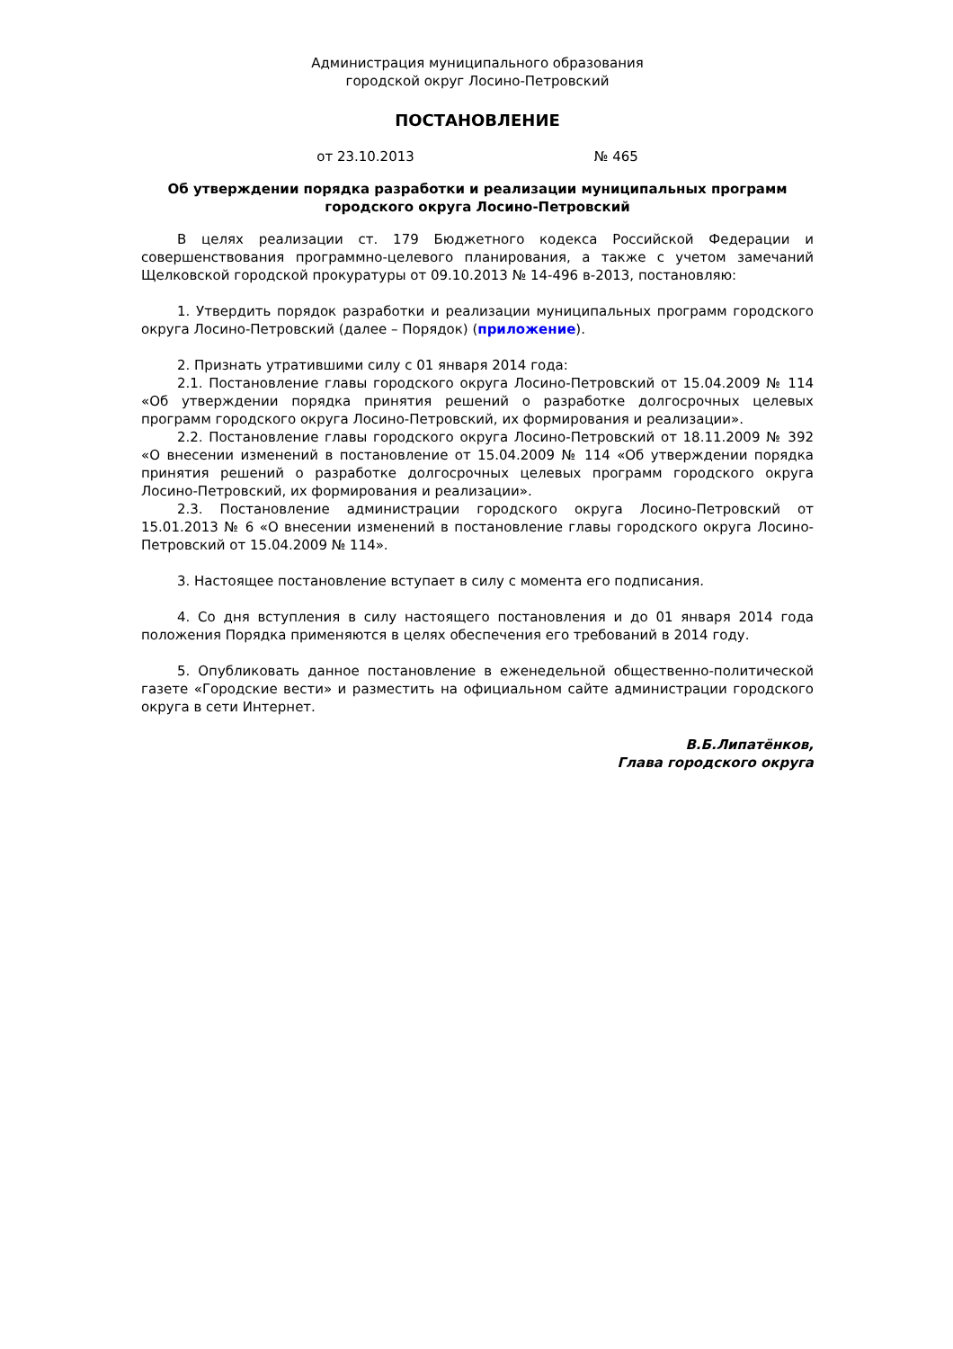Администрация муниципального образования
городской округ Лосино-Петровский
ПОСТАНОВЛЕНИЕ
от 23.10.2013 № 465
Об утверждении порядка разработки и реализации муниципальных программ городского округа Лосино-Петровский
В целях реализации ст. 179 Бюджетного кодекса Российской Федерации и совершенствования программно-целевого планирования, а также с учетом замечаний Щелковской городской прокуратуры от 09.10.2013 № 14-496 в-2013, постановляю:
1. Утвердить порядок разработки и реализации муниципальных программ городского округа Лосино-Петровский (далее – Порядок) (приложение).
2. Признать утратившими силу с 01 января 2014 года:
2.1. Постановление главы городского округа Лосино-Петровский от 15.04.2009 № 114 «Об утверждении порядка принятия решений о разработке долгосрочных целевых программ городского округа Лосино-Петровский, их формирования и реализации».
2.2. Постановление главы городского округа Лосино-Петровский от 18.11.2009 № 392 «О внесении изменений в постановление от 15.04.2009 № 114 «Об утверждении порядка принятия решений о разработке долгосрочных целевых программ городского округа Лосино-Петровский, их формирования и реализации».
2.3. Постановление администрации городского округа Лосино-Петровский от 15.01.2013 № 6 «О внесении изменений в постановление главы городского округа Лосино-Петровский от 15.04.2009 № 114».
3. Настоящее постановление вступает в силу с момента его подписания.
4. Со дня вступления в силу настоящего постановления и до 01 января 2014 года положения Порядка применяются в целях обеспечения его требований в 2014 году.
5. Опубликовать данное постановление в еженедельной общественно-политической газете «Городские вести» и разместить на официальном сайте администрации городского округа в сети Интернет.
В.Б.Липатёнков,
Глава городского округа